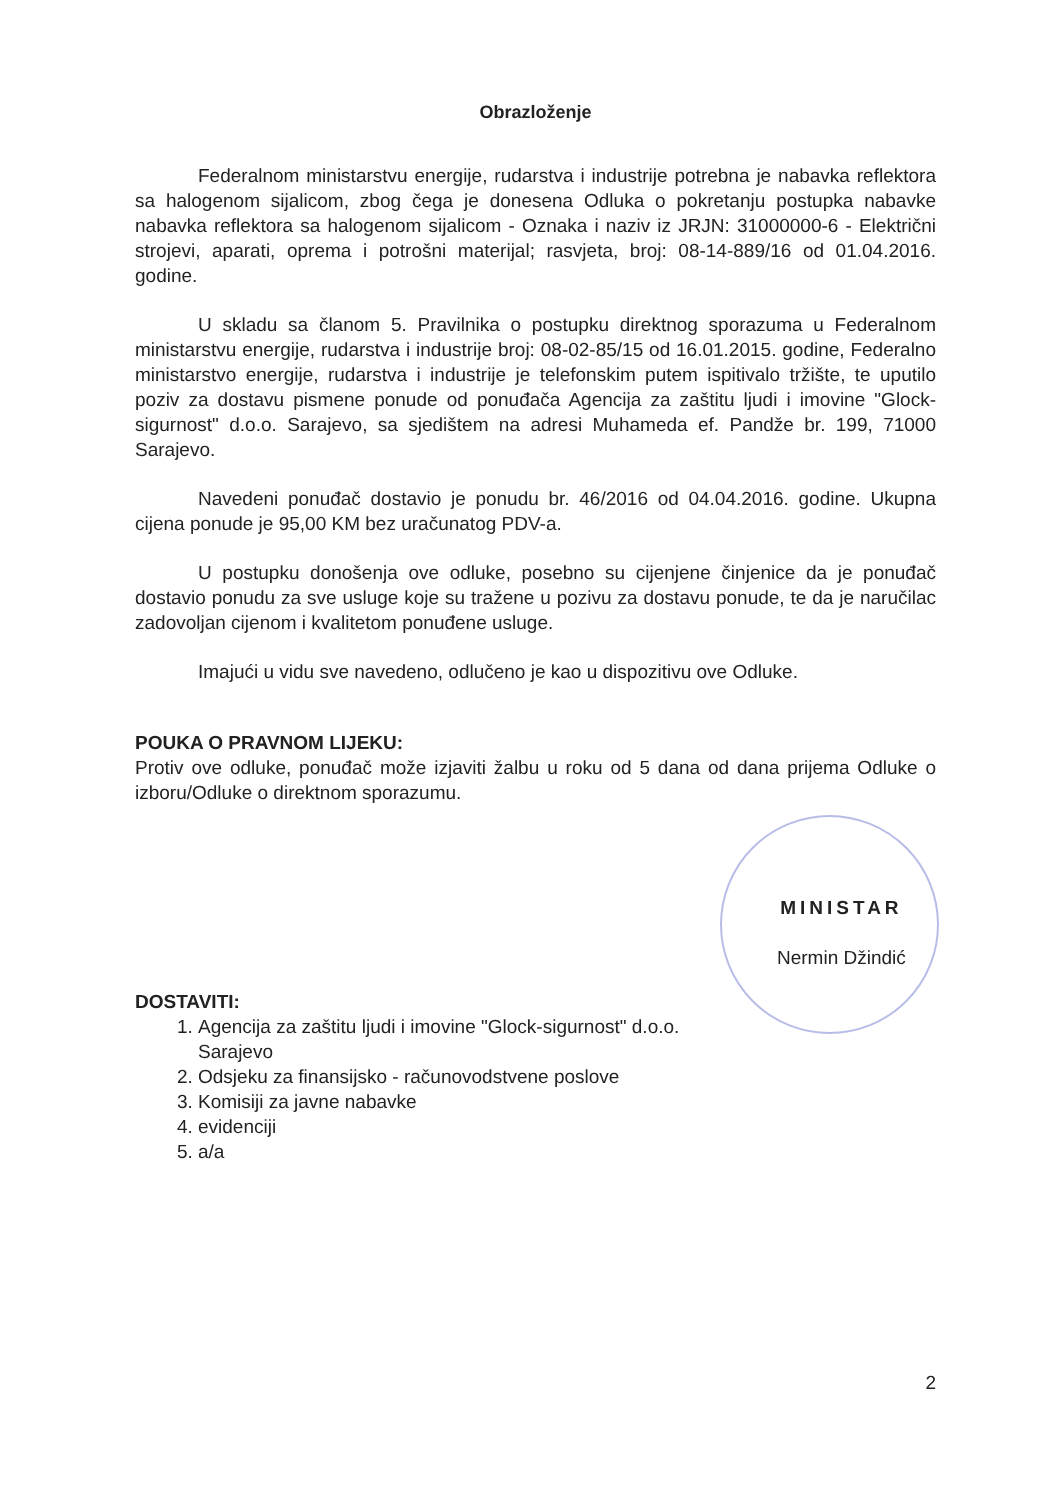Obrazloženje
Federalnom ministarstvu energije, rudarstva i industrije potrebna je nabavka reflektora sa halogenom sijalicom, zbog čega je donesena Odluka o pokretanju postupka nabavke nabavka reflektora sa halogenom sijalicom - Oznaka i naziv iz JRJN: 31000000-6 - Električni strojevi, aparati, oprema i potrošni materijal; rasvjeta, broj: 08-14-889/16 od 01.04.2016. godine.
U skladu sa članom 5. Pravilnika o postupku direktnog sporazuma u Federalnom ministarstvu energije, rudarstva i industrije broj: 08-02-85/15 od 16.01.2015. godine, Federalno ministarstvo energije, rudarstva i industrije je telefonskim putem ispitivalo tržište, te uputilo poziv za dostavu pismene ponude od ponuđača Agencija za zaštitu ljudi i imovine "Glock-sigurnost" d.o.o. Sarajevo, sa sjedištem na adresi Muhameda ef. Pandže br. 199, 71000 Sarajevo.
Navedeni ponuđač dostavio je ponudu br. 46/2016 od 04.04.2016. godine. Ukupna cijena ponude je 95,00 KM bez uračunatog PDV-a.
U postupku donošenja ove odluke, posebno su cijenjene činjenice da je ponuđač dostavio ponudu za sve usluge koje su tražene u pozivu za dostavu ponude, te da je naručilac zadovoljan cijenom i kvalitetom ponuđene usluge.
Imajući u vidu sve navedeno, odlučeno je kao u dispozitivu ove Odluke.
POUKA O PRAVNOM LIJEKU:
Protiv ove odluke, ponuđač može izjaviti žalbu u roku od 5 dana od dana prijema Odluke o izboru/Odluke o direktnom sporazumu.
DOSTAVITI:
1. Agencija za zaštitu ljudi i imovine "Glock-sigurnost" d.o.o. Sarajevo
2. Odsjeku za finansijsko - računovodstvene poslove
3. Komisiji za javne nabavke
4. evidenciji
5. a/a
MINISTAR
Nermin Džindić
2